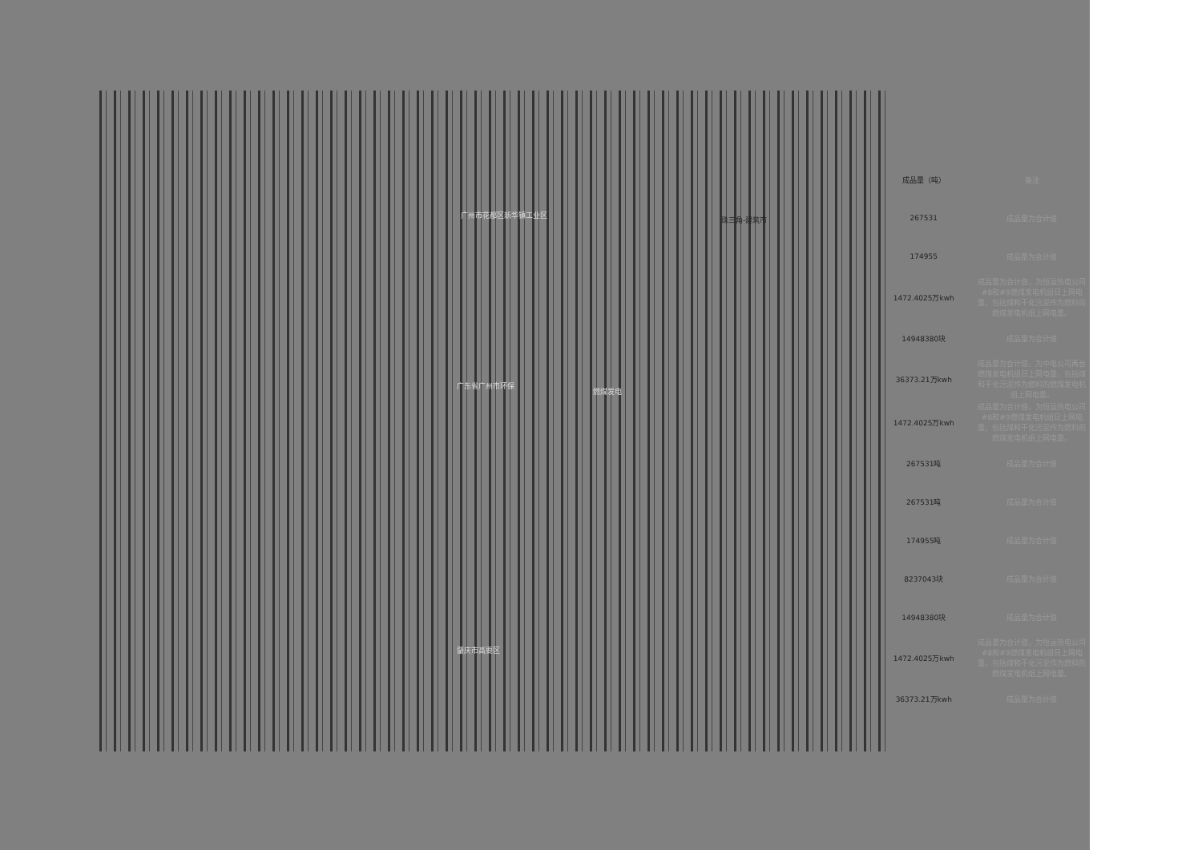广州市花都区新华镇工业区
珠三角-建筑市
广东省广州市环保
燃煤发电
肇庆市高要区
| 成品量（吨） | 备注 |
| --- | --- |
| 267531 | 成品量为合计值 |
| 174955 | 成品量为合计值 |
| 1472.4025万kwh | 成品量为合计值，为恒运热电公司#8和#9燃煤发电机组日上网电量，包括煤和干化污泥作为燃料的燃煤发电机组上网电量。 |
| 14948380块 | 成品量为合计值 |
| 36373.21万kwh | 成品量为合计值，为中电公司两台燃煤发电机组日上网电量，包括煤和干化污泥作为燃料的燃煤发电机组上网电量。 |
| 1472.4025万kwh | 成品量为合计值，为恒运热电公司#8和#9燃煤发电机组日上网电量，包括煤和干化污泥作为燃料的燃煤发电机组上网电量。 |
| 267531吨 | 成品量为合计值 |
| 267531吨 | 成品量为合计值 |
| 174955吨 | 成品量为合计值 |
| 8237043块 | 成品量为合计值 |
| 14948380块 | 成品量为合计值 |
| 1472.4025万kwh | 成品量为合计值，为恒运热电公司#8和#9燃煤发电机组日上网电量，包括煤和干化污泥作为燃料的燃煤发电机组上网电量。 |
| 36373.21万kwh | 成品量为合计值 |